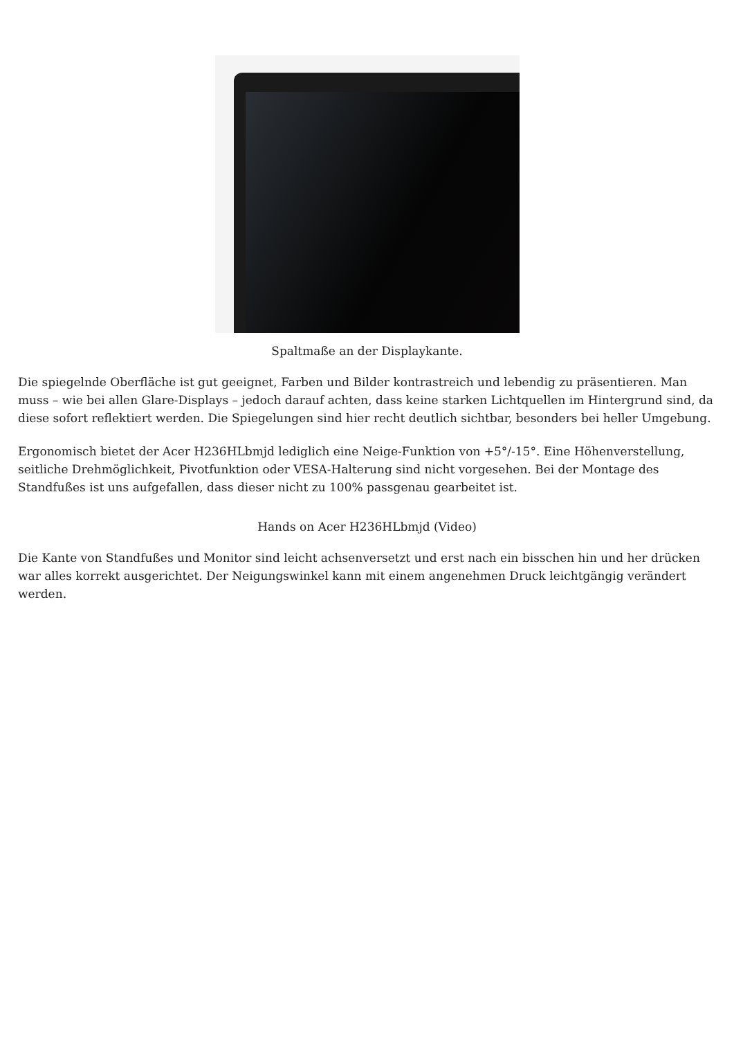Spaltmaße an der Displaykante.
Die spiegelnde Oberfläche ist gut geeignet, Farben und Bilder kontrastreich und lebendig zu präsentieren. Man muss – wie bei allen Glare-Displays – jedoch darauf achten, dass keine starken Lichtquellen im Hintergrund sind, da diese sofort reflektiert werden. Die Spiegelungen sind hier recht deutlich sichtbar, besonders bei heller Umgebung.
Ergonomisch bietet der Acer H236HLbmjd lediglich eine Neige-Funktion von +5°/-15°. Eine Höhenverstellung, seitliche Drehmöglichkeit, Pivotfunktion oder VESA-Halterung sind nicht vorgesehen. Bei der Montage des Standfußes ist uns aufgefallen, dass dieser nicht zu 100% passgenau gearbeitet ist.
Hands on Acer H236HLbmjd (Video)
Die Kante von Standfußes und Monitor sind leicht achsenversetzt und erst nach ein bisschen hin und her drücken war alles korrekt ausgerichtet. Der Neigungswinkel kann mit einem angenehmen Druck leichtgängig verändert werden.